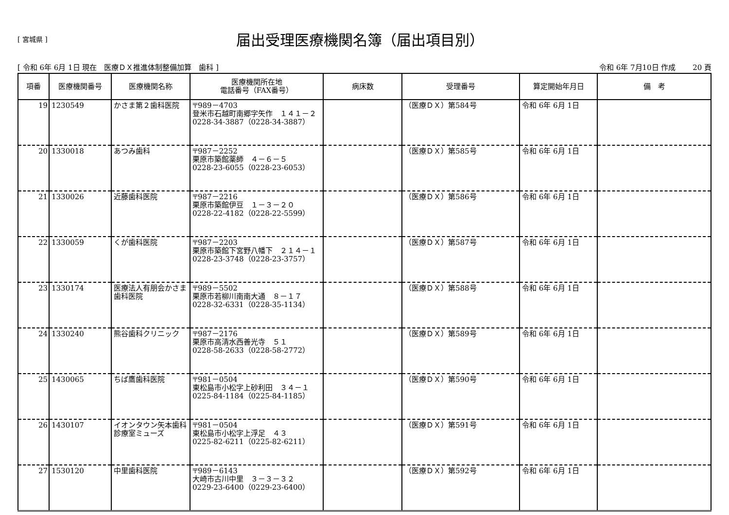[ 宮城県 ]
届出受理医療機関名簿（届出項目別）
[ 令和 6年 6月 1日 現在　医療ＤＸ推進体制整備加算　歯科 ] 令和 6年 7月10日 作成　　 20 頁
| 項番 | 医療機関番号 | 医療機関名称 | 医療機関所在地 電話番号（FAX番号） | 病床数 | 受理番号 | 算定開始年月日 | 備 考 |
| --- | --- | --- | --- | --- | --- | --- | --- |
| 19 | 1230549 | かさま第２歯科医院 | 〒989－4703 登米市石越町南郷字矢作 １４１－２ 0228-34-3887（0228-34-3887） | | （医療ＤＸ）第584号 | 令和 6年 6月 1日 | |
| 20 | 1330018 | あつみ歯科 | 〒987－2252 栗原市築館薬師 ４－６－５ 0228-23-6055（0228-23-6053） | | （医療ＤＸ）第585号 | 令和 6年 6月 1日 | |
| 21 | 1330026 | 近藤歯科医院 | 〒987－2216 栗原市築館伊豆 １－３－２０ 0228-22-4182（0228-22-5599） | | （医療ＤＸ）第586号 | 令和 6年 6月 1日 | |
| 22 | 1330059 | くが歯科医院 | 〒987－2203 栗原市築館下宮野八幡下 ２１４－１ 0228-23-3748（0228-23-3757） | | （医療ＤＸ）第587号 | 令和 6年 6月 1日 | |
| 23 | 1330174 | 医療法人有朋会かさま歯科医院 | 〒989－5502 栗原市若柳川南南大通 ８－１７ 0228-32-6331（0228-35-1134） | | （医療ＤＸ）第588号 | 令和 6年 6月 1日 | |
| 24 | 1330240 | 熊谷歯科クリニック | 〒987－2176 栗原市高清水西善光寺 ５１ 0228-58-2633（0228-58-2772） | | （医療ＤＸ）第589号 | 令和 6年 6月 1日 | |
| 25 | 1430065 | ちば鷹歯科医院 | 〒981－0504 東松島市小松字上砂利田 ３４－１ 0225-84-1184（0225-84-1185） | | （医療ＤＸ）第590号 | 令和 6年 6月 1日 | |
| 26 | 1430107 | イオンタウン矢本歯科診療室ミューズ | 〒981－0504 東松島市小松字上浮足 ４３ 0225-82-6211（0225-82-6211） | | （医療ＤＸ）第591号 | 令和 6年 6月 1日 | |
| 27 | 1530120 | 中里歯科医院 | 〒989－6143 大崎市古川中里 ３－３－３２ 0229-23-6400（0229-23-6400） | | （医療ＤＸ）第592号 | 令和 6年 6月 1日 | |